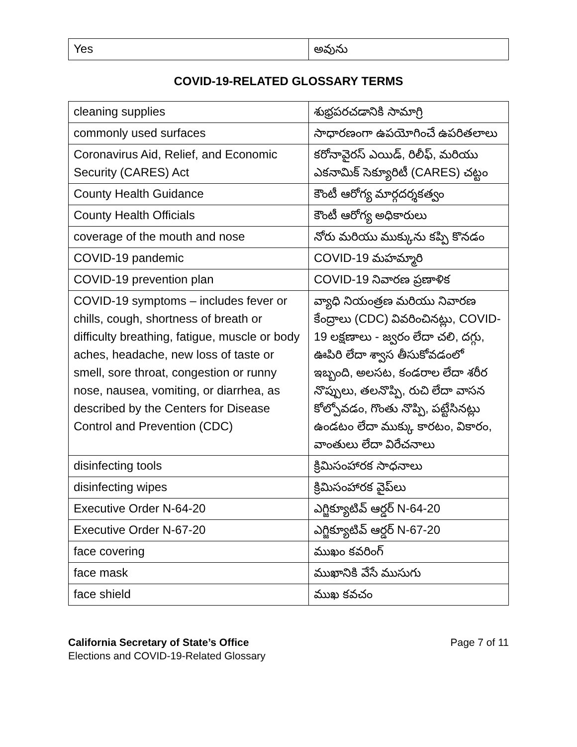| Yes | అవును |
COVID-19-RELATED GLOSSARY TERMS
| cleaning supplies | శుభ్రపరచడానికి సామాగ్రి |
| commonly used surfaces | సాధారణంగా ఉపయోగించే ఉపరితలాలు |
| Coronavirus Aid, Relief, and Economic Security (CARES) Act | కరోనావైరస్ ఎయిడ్, రిలీఫ్, మరియు ఎకనామిక్ సెక్యూరిటీ (CARES) చట్టం |
| County Health Guidance | కౌంటీ ఆరోగ్య మార్గదర్శకత్వం |
| County Health Officials | కౌంటీ ఆరోగ్య అధికారులు |
| coverage of the mouth and nose | నోరు మరియు ముక్కును కప్పి కొనడం |
| COVID-19 pandemic | COVID-19 మహమ్మారి |
| COVID-19 prevention plan | COVID-19 నివారణ ప్రణాళిక |
| COVID-19 symptoms – includes fever or chills, cough, shortness of breath or difficulty breathing, fatigue, muscle or body aches, headache, new loss of taste or smell, sore throat, congestion or runny nose, nausea, vomiting, or diarrhea, as described by the Centers for Disease Control and Prevention (CDC) | వ్యాధి నియంత్రణ మరియు నివారణ కేంద్రాలు (CDC) వివరించినట్లు, COVID-19 లక్షణాలు - జ్వరం లేదా చలి, దగ్గు, ఊపిరి లేదా శ్వాస తీసుకోవడంలో ఇబ్బంది, అలసట, కండరాల లేదా శరీర నొప్పులు, తలనొప్పి, రుచి లేదా వాసన కోల్పోవడం, గొంతు నొప్పి, పట్టేసినట్లు ఉండటం లేదా ముక్కు కారటం, వికారం, వాంతులు లేదా విరేచనాలు |
| disinfecting tools | క్రిమిసంహారక సాధనాలు |
| disinfecting wipes | క్రిమిసంహారక వైప్‌లు |
| Executive Order N-64-20 | ఎగ్జిక్యూటివ్ ఆర్డర్ N-64-20 |
| Executive Order N-67-20 | ఎగ్జిక్యూటివ్ ఆర్డర్ N-67-20 |
| face covering | ముఖం కవరింగ్ |
| face mask | ముఖానికి వేసే ముసుగు |
| face shield | ముఖ కవచం |
California Secretary of State’s Office
Elections and COVID-19-Related Glossary
Page 7 of 11